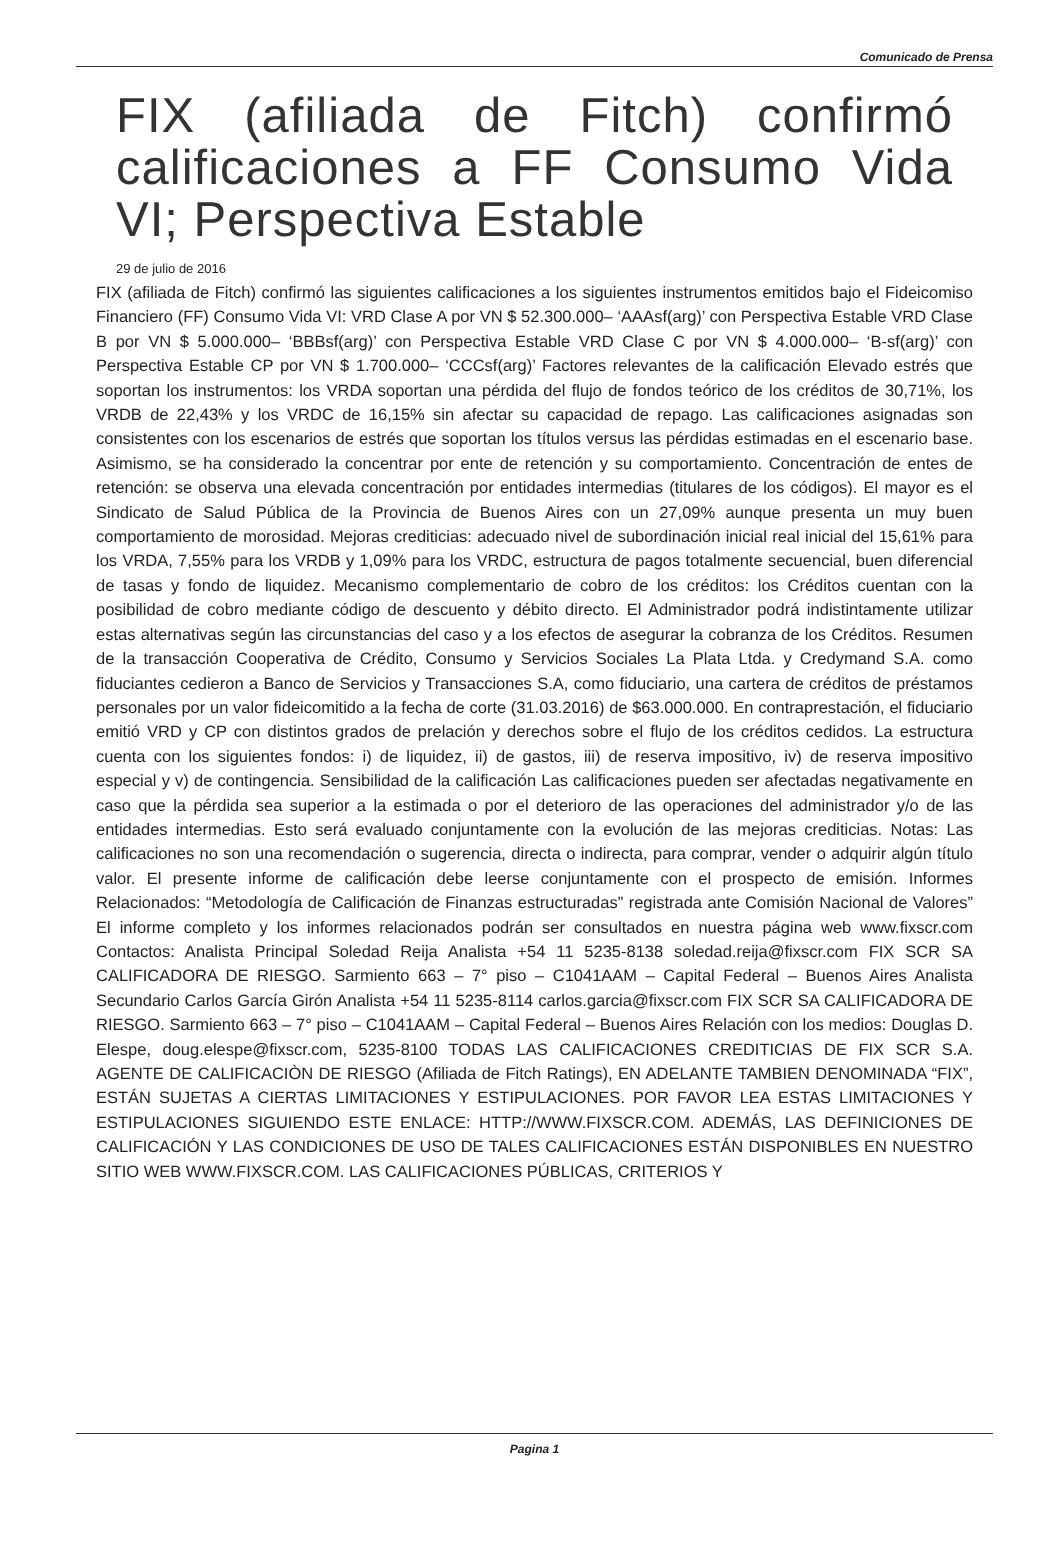Comunicado de Prensa
FIX (afiliada de Fitch) confirmó calificaciones a FF Consumo Vida VI; Perspectiva Estable
29 de julio de 2016
FIX (afiliada de Fitch) confirmó las siguientes calificaciones a los siguientes instrumentos emitidos bajo el Fideicomiso Financiero (FF) Consumo Vida VI: VRD Clase A por VN $ 52.300.000– ‘AAAsf(arg)’ con Perspectiva Estable VRD Clase B por VN $ 5.000.000– ‘BBBsf(arg)’ con Perspectiva Estable VRD Clase C por VN $ 4.000.000– ‘B-sf(arg)’ con Perspectiva Estable CP por VN $ 1.700.000– ‘CCCsf(arg)’ Factores relevantes de la calificación Elevado estrés que soportan los instrumentos: los VRDA soportan una pérdida del flujo de fondos teórico de los créditos de 30,71%, los VRDB de 22,43% y los VRDC de 16,15% sin afectar su capacidad de repago. Las calificaciones asignadas son consistentes con los escenarios de estrés que soportan los títulos versus las pérdidas estimadas en el escenario base. Asimismo, se ha considerado la concentrar por ente de retención y su comportamiento. Concentración de entes de retención: se observa una elevada concentración por entidades intermedias (titulares de los códigos). El mayor es el Sindicato de Salud Pública de la Provincia de Buenos Aires con un 27,09% aunque presenta un muy buen comportamiento de morosidad. Mejoras crediticias: adecuado nivel de subordinación inicial real inicial del 15,61% para los VRDA, 7,55% para los VRDB y 1,09% para los VRDC, estructura de pagos totalmente secuencial, buen diferencial de tasas y fondo de liquidez. Mecanismo complementario de cobro de los créditos: los Créditos cuentan con la posibilidad de cobro mediante código de descuento y débito directo. El Administrador podrá indistintamente utilizar estas alternativas según las circunstancias del caso y a los efectos de asegurar la cobranza de los Créditos. Resumen de la transacción Cooperativa de Crédito, Consumo y Servicios Sociales La Plata Ltda. y Credymand S.A. como fiduciantes cedieron a Banco de Servicios y Transacciones S.A, como fiduciario, una cartera de créditos de préstamos personales por un valor fideicomitido a la fecha de corte (31.03.2016) de $63.000.000. En contraprestación, el fiduciario emitió VRD y CP con distintos grados de prelación y derechos sobre el flujo de los créditos cedidos. La estructura cuenta con los siguientes fondos: i) de liquidez, ii) de gastos, iii) de reserva impositivo, iv) de reserva impositivo especial y v) de contingencia. Sensibilidad de la calificación Las calificaciones pueden ser afectadas negativamente en caso que la pérdida sea superior a la estimada o por el deterioro de las operaciones del administrador y/o de las entidades intermedias. Esto será evaluado conjuntamente con la evolución de las mejoras crediticias. Notas: Las calificaciones no son una recomendación o sugerencia, directa o indirecta, para comprar, vender o adquirir algún título valor. El presente informe de calificación debe leerse conjuntamente con el prospecto de emisión. Informes Relacionados: “Metodología de Calificación de Finanzas estructuradas” registrada ante Comisión Nacional de Valores” El informe completo y los informes relacionados podrán ser consultados en nuestra página web www.fixscr.com Contactos: Analista Principal Soledad Reija Analista +54 11 5235-8138 soledad.reija@fixscr.com FIX SCR SA CALIFICADORA DE RIESGO. Sarmiento 663 – 7° piso – C1041AAM – Capital Federal – Buenos Aires Analista Secundario Carlos García Girón Analista +54 11 5235-8114 carlos.garcia@fixscr.com FIX SCR SA CALIFICADORA DE RIESGO. Sarmiento 663 – 7° piso – C1041AAM – Capital Federal – Buenos Aires Relación con los medios: Douglas D. Elespe, doug.elespe@fixscr.com, 5235-8100 TODAS LAS CALIFICACIONES CREDITICIAS DE FIX SCR S.A. AGENTE DE CALIFICACIÒN DE RIESGO (Afiliada de Fitch Ratings), EN ADELANTE TAMBIEN DENOMINADA “FIX”, ESTÁN SUJETAS A CIERTAS LIMITACIONES Y ESTIPULACIONES. POR FAVOR LEA ESTAS LIMITACIONES Y ESTIPULACIONES SIGUIENDO ESTE ENLACE: HTTP://WWW.FIXSCR.COM. ADEMÁS, LAS DEFINICIONES DE CALIFICACIÓN Y LAS CONDICIONES DE USO DE TALES CALIFICACIONES ESTÁN DISPONIBLES EN NUESTRO SITIO WEB WWW.FIXSCR.COM. LAS CALIFICACIONES PÚBLICAS, CRITERIOS Y
Pagina 1